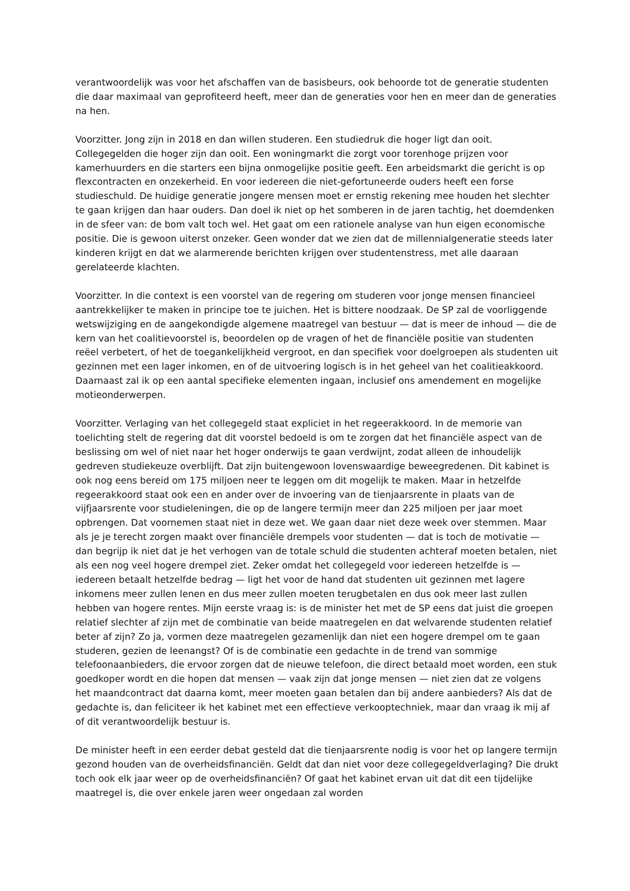verantwoordelijk was voor het afschaffen van de basisbeurs, ook behoorde tot de generatie studenten die daar maximaal van geprofiteerd heeft, meer dan de generaties voor hen en meer dan de generaties na hen.
Voorzitter. Jong zijn in 2018 en dan willen studeren. Een studiedruk die hoger ligt dan ooit. Collegegelden die hoger zijn dan ooit. Een woningmarkt die zorgt voor torenhoge prijzen voor kamerhuurders en die starters een bijna onmogelijke positie geeft. Een arbeidsmarkt die gericht is op flexcontracten en onzekerheid. En voor iedereen die niet-gefortuneerde ouders heeft een forse studieschuld. De huidige generatie jongere mensen moet er ernstig rekening mee houden het slechter te gaan krijgen dan haar ouders. Dan doel ik niet op het somberen in de jaren tachtig, het doemdenken in de sfeer van: de bom valt toch wel. Het gaat om een rationele analyse van hun eigen economische positie. Die is gewoon uiterst onzeker. Geen wonder dat we zien dat de millennialgeneratie steeds later kinderen krijgt en dat we alarmerende berichten krijgen over studentenstress, met alle daaraan gerelateerde klachten.
Voorzitter. In die context is een voorstel van de regering om studeren voor jonge mensen financieel aantrekkelijker te maken in principe toe te juichen. Het is bittere noodzaak. De SP zal de voorliggende wetswijziging en de aangekondigde algemene maatregel van bestuur — dat is meer de inhoud — die de kern van het coalitievoorstel is, beoordelen op de vragen of het de financiële positie van studenten reëel verbetert, of het de toegankelijkheid vergroot, en dan specifiek voor doelgroepen als studenten uit gezinnen met een lager inkomen, en of de uitvoering logisch is in het geheel van het coalitieakkoord. Daarnaast zal ik op een aantal specifieke elementen ingaan, inclusief ons amendement en mogelijke motieonderwerpen.
Voorzitter. Verlaging van het collegegeld staat expliciet in het regeerakkoord. In de memorie van toelichting stelt de regering dat dit voorstel bedoeld is om te zorgen dat het financiële aspect van de beslissing om wel of niet naar het hoger onderwijs te gaan verdwijnt, zodat alleen de inhoudelijk gedreven studiekeuze overblijft. Dat zijn buitengewoon lovenswaardige beweegredenen. Dit kabinet is ook nog eens bereid om 175 miljoen neer te leggen om dit mogelijk te maken. Maar in hetzelfde regeerakkoord staat ook een en ander over de invoering van de tienjaarsrente in plaats van de vijfjaarsrente voor studieleningen, die op de langere termijn meer dan 225 miljoen per jaar moet opbrengen. Dat voornemen staat niet in deze wet. We gaan daar niet deze week over stemmen. Maar als je je terecht zorgen maakt over financiële drempels voor studenten — dat is toch de motivatie — dan begrijp ik niet dat je het verhogen van de totale schuld die studenten achteraf moeten betalen, niet als een nog veel hogere drempel ziet. Zeker omdat het collegegeld voor iedereen hetzelfde is — iedereen betaalt hetzelfde bedrag — ligt het voor de hand dat studenten uit gezinnen met lagere inkomens meer zullen lenen en dus meer zullen moeten terugbetalen en dus ook meer last zullen hebben van hogere rentes. Mijn eerste vraag is: is de minister het met de SP eens dat juist die groepen relatief slechter af zijn met de combinatie van beide maatregelen en dat welvarende studenten relatief beter af zijn? Zo ja, vormen deze maatregelen gezamenlijk dan niet een hogere drempel om te gaan studeren, gezien de leenangst? Of is de combinatie een gedachte in de trend van sommige telefoonaanbieders, die ervoor zorgen dat de nieuwe telefoon, die direct betaald moet worden, een stuk goedkoper wordt en die hopen dat mensen — vaak zijn dat jonge mensen — niet zien dat ze volgens het maandcontract dat daarna komt, meer moeten gaan betalen dan bij andere aanbieders? Als dat de gedachte is, dan feliciteer ik het kabinet met een effectieve verkooptechniek, maar dan vraag ik mij af of dit verantwoordelijk bestuur is.
De minister heeft in een eerder debat gesteld dat die tienjaarsrente nodig is voor het op langere termijn gezond houden van de overheidsfinanciën. Geldt dat dan niet voor deze collegegeldverlaging? Die drukt toch ook elk jaar weer op de overheidsfinanciën? Of gaat het kabinet ervan uit dat dit een tijdelijke maatregel is, die over enkele jaren weer ongedaan zal worden